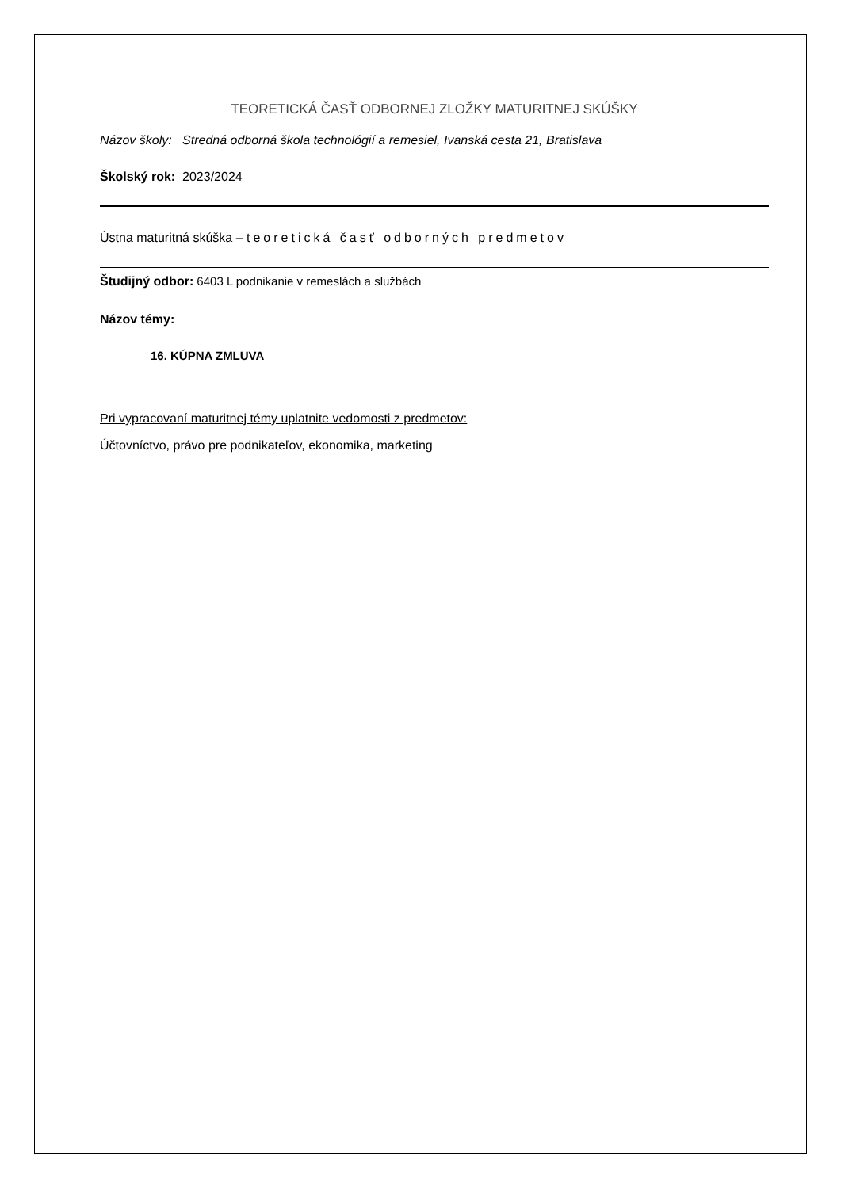TEORETICKÁ ČASŤ ODBORNEJ ZLOŽKY MATURITNEJ SKÚŠKY
Názov školy: Stredná odborná škola technológií a remesiel, Ivanská cesta 21, Bratislava
Školský rok: 2023/2024
Ústna maturitná skúška – teoretická časť odborných predmetov
Študijný odbor: 6403 L podnikanie v remeslách a službách
Názov témy:
16. KÚPNA ZMLUVA
Pri vypracovaní maturitnej témy uplatnite vedomosti z predmetov:
Účtovníctvo, právo pre podnikateľov, ekonomika, marketing